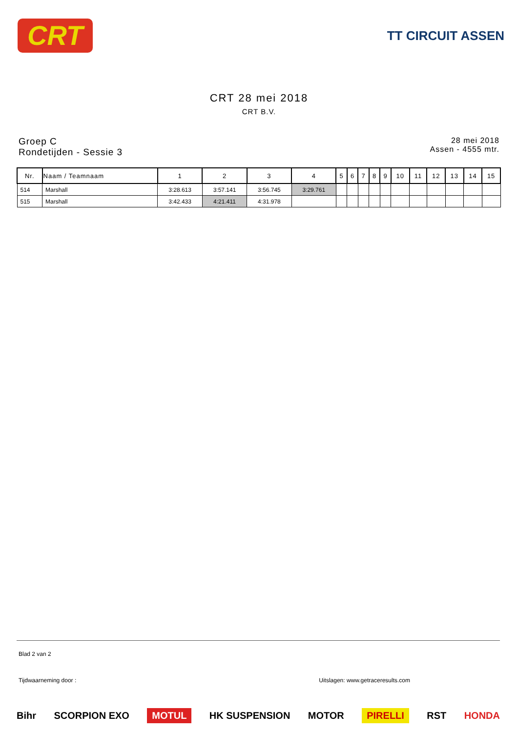CRT
TT CIRCUIT ASSEN
CRT 28 mei 2018
CRT B.V.
Groep C
Rondetijden - Sessie 3
28 mei 2018
Assen - 4555 mtr.
| Nr. | Naam / Teamnaam | 1 | 2 | 3 | 4 | 5 | 6 | 7 | 8 | 9 | 10 | 11 | 12 | 13 | 14 | 15 |
| --- | --- | --- | --- | --- | --- | --- | --- | --- | --- | --- | --- | --- | --- | --- | --- | --- |
| 514 | Marshall | 3:28.613 | 3:57.141 | 3:56.745 | 3:29.761 | | | | | | | | | | | |
| 515 | Marshall | 3:42.433 | 4:21.411 | 4:31.978 | | | | | | | | | | | | |
Blad 2 van 2
Tijdwaarneming door : Uitslagen: www.getraceresults.com
Bihr SCORPION EXO MOTUL HK SUSPENSION MOTOR PIRELLI RST HONDA